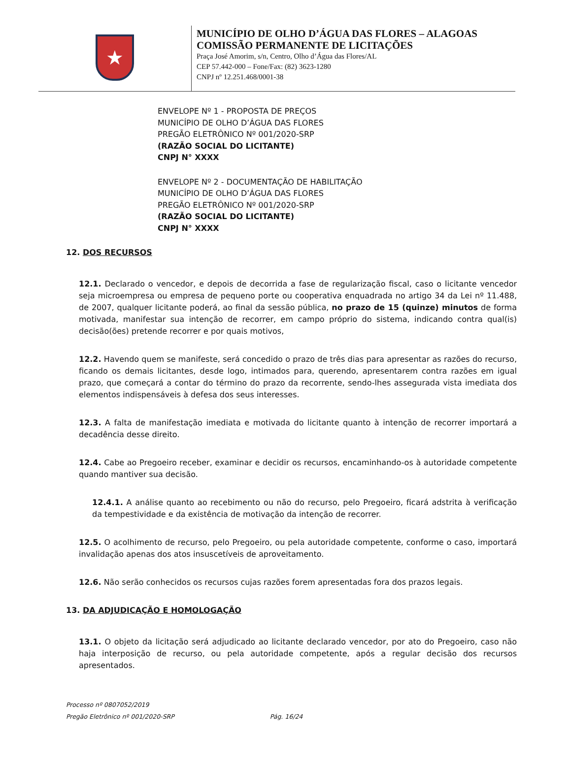★
MUNICÍPIO DE OLHO D’ÁGUA DAS FLORES – ALAGOAS
COMISSÃO PERMANENTE DE LICITAÇÕES
Praça José Amorim, s/n, Centro, Olho d’Água das Flores/AL
CEP 57.442-000 – Fone/Fax: (82) 3623-1280
CNPJ nº 12.251.468/0001-38
ENVELOPE Nº 1 - PROPOSTA DE PREÇOS
MUNICÍPIO DE OLHO D’ÁGUA DAS FLORES
PREGÃO ELETRÔNICO Nº 001/2020-SRP
(RAZÃO SOCIAL DO LICITANTE)
CNPJ N° XXXX
ENVELOPE Nº 2 - DOCUMENTAÇÃO DE HABILITAÇÃO
MUNICÍPIO DE OLHO D’ÁGUA DAS FLORES
PREGÃO ELETRÔNICO Nº 001/2020-SRP
(RAZÃO SOCIAL DO LICITANTE)
CNPJ N° XXXX
12. DOS RECURSOS
12.1. Declarado o vencedor, e depois de decorrida a fase de regularização fiscal, caso o licitante vencedor seja microempresa ou empresa de pequeno porte ou cooperativa enquadrada no artigo 34 da Lei nº 11.488, de 2007, qualquer licitante poderá, ao final da sessão pública, no prazo de 15 (quinze) minutos de forma motivada, manifestar sua intenção de recorrer, em campo próprio do sistema, indicando contra qual(is) decisão(ões) pretende recorrer e por quais motivos,
12.2. Havendo quem se manifeste, será concedido o prazo de três dias para apresentar as razões do recurso, ficando os demais licitantes, desde logo, intimados para, querendo, apresentarem contra razões em igual prazo, que começará a contar do término do prazo da recorrente, sendo-lhes assegurada vista imediata dos elementos indispensáveis à defesa dos seus interesses.
12.3. A falta de manifestação imediata e motivada do licitante quanto à intenção de recorrer importará a decadência desse direito.
12.4. Cabe ao Pregoeiro receber, examinar e decidir os recursos, encaminhando-os à autoridade competente quando mantiver sua decisão.
12.4.1. A análise quanto ao recebimento ou não do recurso, pelo Pregoeiro, ficará adstrita à verificação da tempestividade e da existência de motivação da intenção de recorrer.
12.5. O acolhimento de recurso, pelo Pregoeiro, ou pela autoridade competente, conforme o caso, importará invalidação apenas dos atos insuscetíveis de aproveitamento.
12.6. Não serão conhecidos os recursos cujas razões forem apresentadas fora dos prazos legais.
13. DA ADJUDICAÇÃO E HOMOLOGAÇÃO
13.1. O objeto da licitação será adjudicado ao licitante declarado vencedor, por ato do Pregoeiro, caso não haja interposição de recurso, ou pela autoridade competente, após a regular decisão dos recursos apresentados.
Processo nº 0807052/2019
Pregão Eletrônico nº 001/2020-SRP Pág. 16/24